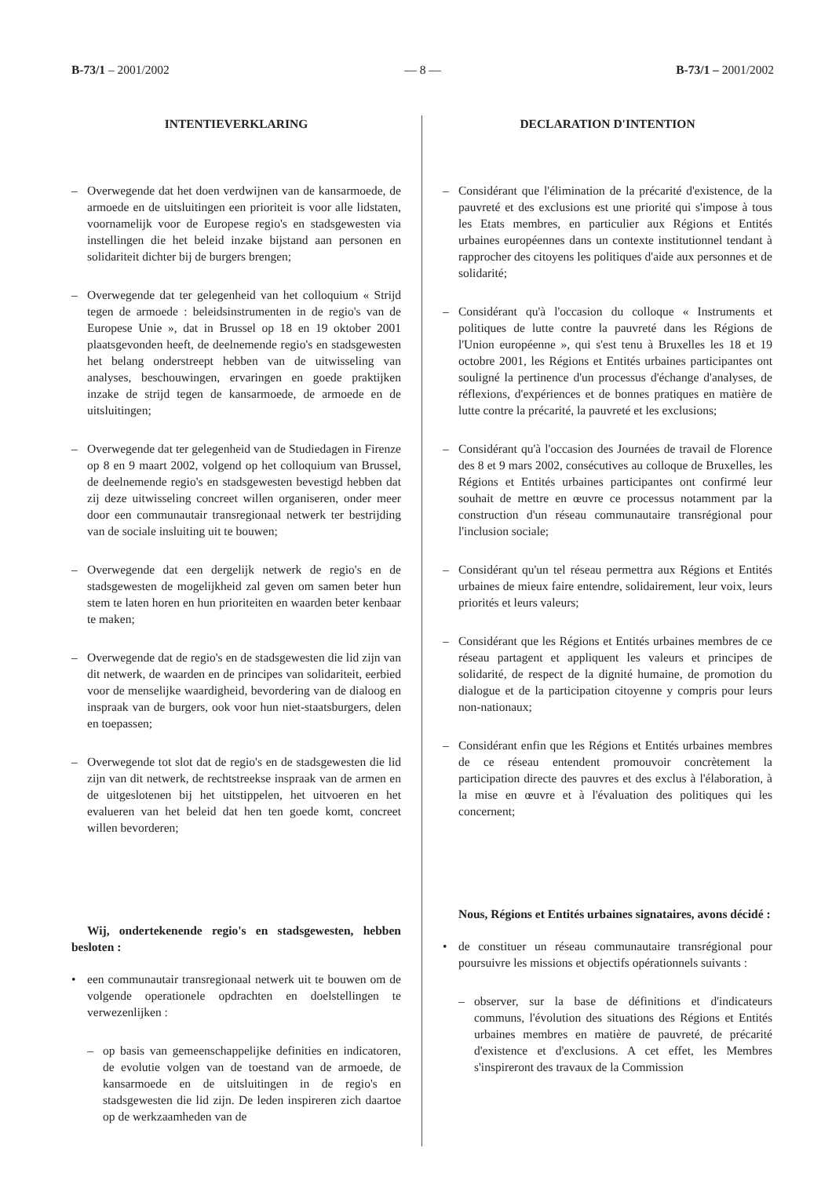B-73/1 – 2001/2002 — 8 — B-73/1 – 2001/2002
INTENTIEVERKLARING
– Overwegende dat het doen verdwijnen van de kansarmoede, de armoede en de uitsluitingen een prioriteit is voor alle lidstaten, voornamelijk voor de Europese regio's en stadsgewesten via instellingen die het beleid inzake bijstand aan personen en solidariteit dichter bij de burgers brengen;
– Overwegende dat ter gelegenheid van het colloquium « Strijd tegen de armoede : beleidsinstrumenten in de regio's van de Europese Unie », dat in Brussel op 18 en 19 oktober 2001 plaatsgevonden heeft, de deelnemende regio's en stadsgewesten het belang onderstreept hebben van de uitwisseling van analyses, beschouwingen, ervaringen en goede praktijken inzake de strijd tegen de kansarmoede, de armoede en de uitsluitingen;
– Overwegende dat ter gelegenheid van de Studiedagen in Firenze op 8 en 9 maart 2002, volgend op het colloquium van Brussel, de deelnemende regio's en stadsgewesten bevestigd hebben dat zij deze uitwisseling concreet willen organiseren, onder meer door een communautair transregionaal netwerk ter bestrijding van de sociale insluiting uit te bouwen;
– Overwegende dat een dergelijk netwerk de regio's en de stadsgewesten de mogelijkheid zal geven om samen beter hun stem te laten horen en hun prioriteiten en waarden beter kenbaar te maken;
– Overwegende dat de regio's en de stadsgewesten die lid zijn van dit netwerk, de waarden en de principes van solidariteit, eerbied voor de menselijke waardigheid, bevordering van de dialoog en inspraak van de burgers, ook voor hun niet-staatsburgers, delen en toepassen;
– Overwegende tot slot dat de regio's en de stadsgewesten die lid zijn van dit netwerk, de rechtstreekse inspraak van de armen en de uitgeslotenen bij het uitstippelen, het uitvoeren en het evalueren van het beleid dat hen ten goede komt, concreet willen bevorderen;
Wij, ondertekenende regio's en stadsgewesten, hebben besloten :
• een communautair transregionaal netwerk uit te bouwen om de volgende operationele opdrachten en doelstellingen te verwezenlijken :
– op basis van gemeenschappelijke definities en indicatoren, de evolutie volgen van de toestand van de armoede, de kansarmoede en de uitsluitingen in de regio's en stadsgewesten die lid zijn. De leden inspireren zich daartoe op de werkzaamheden van de
DECLARATION D'INTENTION
– Considérant que l'élimination de la précarité d'existence, de la pauvreté et des exclusions est une priorité qui s'impose à tous les Etats membres, en particulier aux Régions et Entités urbaines européennes dans un contexte institutionnel tendant à rapprocher des citoyens les politiques d'aide aux personnes et de solidarité;
– Considérant qu'à l'occasion du colloque « Instruments et politiques de lutte contre la pauvreté dans les Régions de l'Union européenne », qui s'est tenu à Bruxelles les 18 et 19 octobre 2001, les Régions et Entités urbaines participantes ont souligné la pertinence d'un processus d'échange d'analyses, de réflexions, d'expériences et de bonnes pratiques en matière de lutte contre la précarité, la pauvreté et les exclusions;
– Considérant qu'à l'occasion des Journées de travail de Florence des 8 et 9 mars 2002, consécutives au colloque de Bruxelles, les Régions et Entités urbaines participantes ont confirmé leur souhait de mettre en œuvre ce processus notamment par la construction d'un réseau communautaire transrégional pour l'inclusion sociale;
– Considérant qu'un tel réseau permettra aux Régions et Entités urbaines de mieux faire entendre, solidairement, leur voix, leurs priorités et leurs valeurs;
– Considérant que les Régions et Entités urbaines membres de ce réseau partagent et appliquent les valeurs et principes de solidarité, de respect de la dignité humaine, de promotion du dialogue et de la participation citoyenne y compris pour leurs non-nationaux;
– Considérant enfin que les Régions et Entités urbaines membres de ce réseau entendent promouvoir concrètement la participation directe des pauvres et des exclus à l'élaboration, à la mise en œuvre et à l'évaluation des politiques qui les concernent;
Nous, Régions et Entités urbaines signataires, avons décidé :
• de constituer un réseau communautaire transrégional pour poursuivre les missions et objectifs opérationnels suivants :
– observer, sur la base de définitions et d'indicateurs communs, l'évolution des situations des Régions et Entités urbaines membres en matière de pauvreté, de précarité d'existence et d'exclusions. A cet effet, les Membres s'inspireront des travaux de la Commission